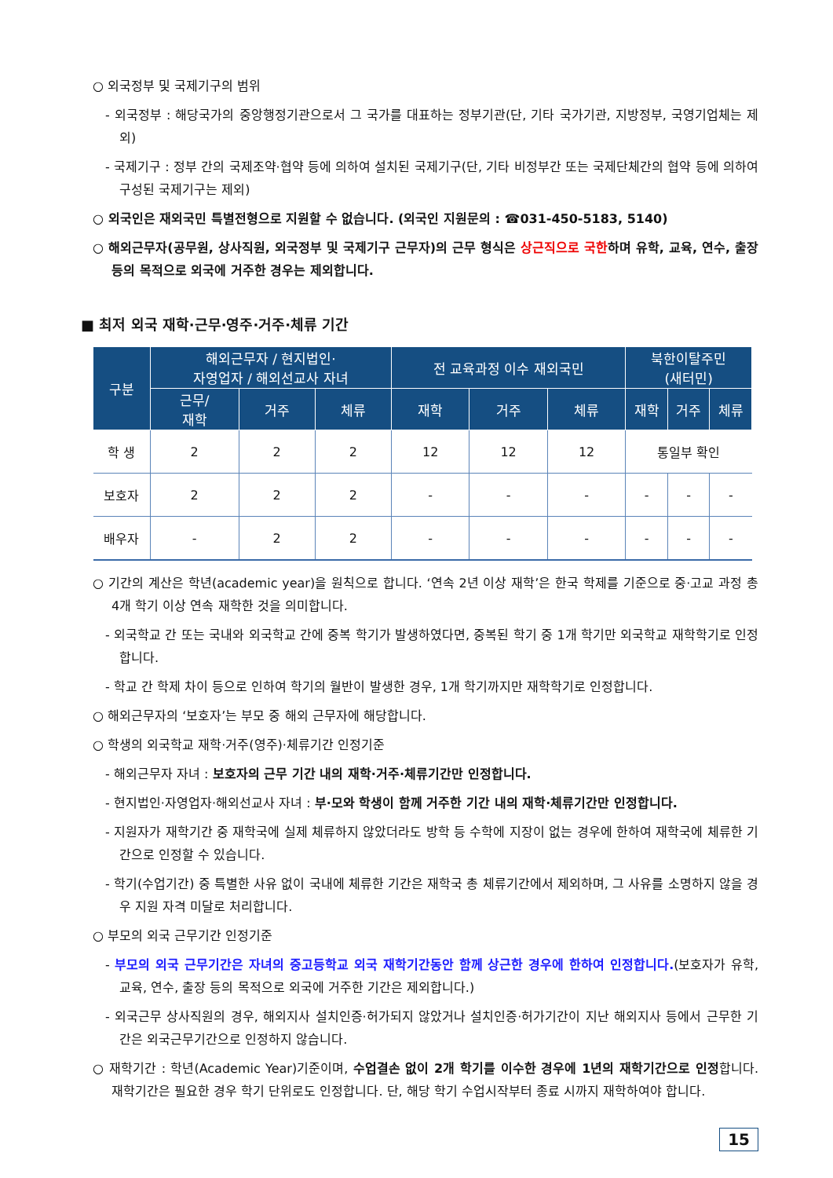○ 외국정부 및 국제기구의 범위
- 외국정부 : 해당국가의 중앙행정기관으로서 그 국가를 대표하는 정부기관(단, 기타 국가기관, 지방정부, 국영기업체는 제외)
- 국제기구 : 정부 간의 국제조약·협약 등에 의하여 설치된 국제기구(단, 기타 비정부간 또는 국제단체간의 협약 등에 의하여 구성된 국제기구는 제외)
○ 외국인은 재외국민 특별전형으로 지원할 수 없습니다. (외국인 지원문의 : ☎031-450-5183, 5140)
○ 해외근무자(공무원, 상사직원, 외국정부 및 국제기구 근무자)의 근무 형식은 상근직으로 국한하며 유학, 교육, 연수, 출장 등의 목적으로 외국에 거주한 경우는 제외합니다.
■ 최저 외국 재학·근무·영주·거주·체류 기간
| 구분 | 해외근무자 / 현지법인· 자영업자 / 해외선교사 자녀 | | | 전 교육과정 이수 재외국민 | | | 북한이탈주민 (새터민) | | |
| --- | --- | --- | --- | --- | --- | --- | --- | --- | --- |
| | 근무/ 재학 | 거주 | 체류 | 재학 | 거주 | 체류 | 재학 | 거주 | 체류 |
| 학 생 | 2 | 2 | 2 | 12 | 12 | 12 | 통일부 확인 | | |
| 보호자 | 2 | 2 | 2 | - | - | - | - | - | - |
| 배우자 | - | 2 | 2 | - | - | - | - | - | - |
○ 기간의 계산은 학년(academic year)을 원칙으로 합니다. ‘연속 2년 이상 재학’은 한국 학제를 기준으로 중·고교 과정 총 4개 학기 이상 연속 재학한 것을 의미합니다.
- 외국학교 간 또는 국내와 외국학교 간에 중복 학기가 발생하였다면, 중복된 학기 중 1개 학기만 외국학교 재학학기로 인정합니다.
- 학교 간 학제 차이 등으로 인하여 학기의 월반이 발생한 경우, 1개 학기까지만 재학학기로 인정합니다.
○ 해외근무자의 ‘보호자’는 부모 중 해외 근무자에 해당합니다.
○ 학생의 외국학교 재학·거주(영주)·체류기간 인정기준
- 해외근무자 자녀 : 보호자의 근무 기간 내의 재학·거주·체류기간만 인정합니다.
- 현지법인·자영업자·해외선교사 자녀 : 부·모와 학생이 함께 거주한 기간 내의 재학·체류기간만 인정합니다.
- 지원자가 재학기간 중 재학국에 실제 체류하지 않았더라도 방학 등 수학에 지장이 없는 경우에 한하여 재학국에 체류한 기간으로 인정할 수 있습니다.
- 학기(수업기간) 중 특별한 사유 없이 국내에 체류한 기간은 재학국 총 체류기간에서 제외하며, 그 사유를 소명하지 않을 경우 지원 자격 미달로 처리합니다.
○ 부모의 외국 근무기간 인정기준
- 부모의 외국 근무기간은 자녀의 중고등학교 외국 재학기간동안 함께 상근한 경우에 한하여 인정합니다.(보호자가 유학, 교육, 연수, 출장 등의 목적으로 외국에 거주한 기간은 제외합니다.)
- 외국근무 상사직원의 경우, 해외지사 설치인증·허가되지 않았거나 설치인증·허가기간이 지난 해외지사 등에서 근무한 기간은 외국근무기간으로 인정하지 않습니다.
○ 재학기간 : 학년(Academic Year)기준이며, 수업결손 없이 2개 학기를 이수한 경우에 1년의 재학기간으로 인정합니다. 재학기간은 필요한 경우 학기 단위로도 인정합니다. 단, 해당 학기 수업시작부터 종료 시까지 재학하여야 합니다.
15